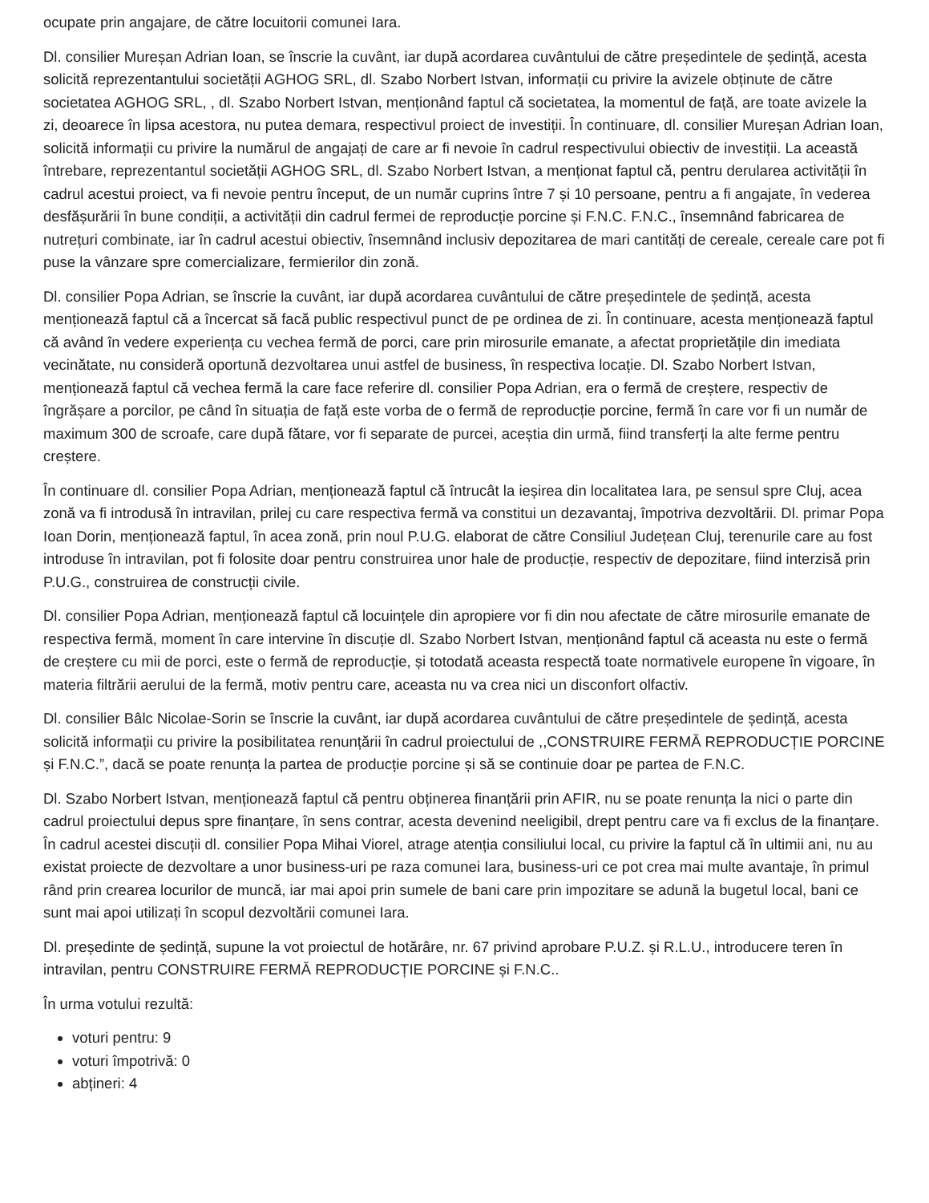ocupate prin angajare, de către locuitorii comunei Iara.
Dl. consilier Mureșan Adrian Ioan, se înscrie la cuvânt, iar după acordarea cuvântului de către președintele de ședință, acesta solicită reprezentantului societății AGHOG SRL, dl. Szabo Norbert Istvan, informații cu privire la avizele obținute de către societatea AGHOG SRL, , dl. Szabo Norbert Istvan, menționând faptul că societatea, la momentul de față, are toate avizele la zi, deoarece în lipsa acestora, nu putea demara, respectivul proiect de investiții. În continuare, dl. consilier Mureșan Adrian Ioan, solicită informații cu privire la numărul de angajați de care ar fi nevoie în cadrul respectivului obiectiv de investiții. La această întrebare, reprezentantul societății AGHOG SRL, dl. Szabo Norbert Istvan, a menționat faptul că, pentru derularea activității în cadrul acestui proiect, va fi nevoie pentru început, de un număr cuprins între 7 și 10 persoane, pentru a fi angajate, în vederea desfășurării în bune condiții, a activității din cadrul fermei de reproducție porcine și F.N.C. F.N.C., însemnând fabricarea de nutrețuri combinate, iar în cadrul acestui obiectiv, însemnând inclusiv depozitarea de mari cantități de cereale, cereale care pot fi puse la vânzare spre comercializare, fermierilor din zonă.
Dl. consilier Popa Adrian, se înscrie la cuvânt, iar după acordarea cuvântului de către președintele de ședință, acesta menționează faptul că a încercat să facă public respectivul punct de pe ordinea de zi. În continuare, acesta menționează faptul că având în vedere experiența cu vechea fermă de porci, care prin mirosurile emanate, a afectat proprietățile din imediata vecinătate, nu consideră oportună dezvoltarea unui astfel de business, în respectiva locație. Dl. Szabo Norbert Istvan, menționează faptul că vechea fermă la care face referire dl. consilier Popa Adrian, era o fermă de creștere, respectiv de îngrășare a porcilor, pe când în situația de față este vorba de o fermă de reproducție porcine, fermă în care vor fi un număr de maximum 300 de scroafe, care după fătare, vor fi separate de purcei, aceștia din urmă, fiind transferți la alte ferme pentru creștere.
În continuare dl. consilier Popa Adrian, menționează faptul că întrucât la ieșirea din localitatea Iara, pe sensul spre Cluj, acea zonă va fi introdusă în intravilan, prilej cu care respectiva fermă va constitui un dezavantaj, împotriva dezvoltării. Dl. primar Popa Ioan Dorin, menționează faptul, în acea zonă, prin noul P.U.G. elaborat de către Consiliul Județean Cluj, terenurile care au fost introduse în intravilan, pot fi folosite doar pentru construirea unor hale de producție, respectiv de depozitare, fiind interzisă prin P.U.G., construirea de construcții civile.
Dl. consilier Popa Adrian, menționează faptul că locuințele din apropiere vor fi din nou afectate de către mirosurile emanate de respectiva fermă, moment în care intervine în discuție dl. Szabo Norbert Istvan, menționând faptul că aceasta nu este o fermă de creștere cu mii de porci, este o fermă de reproducție, și totodată aceasta respectă toate normativele europene în vigoare, în materia filtrării aerului de la fermă, motiv pentru care, aceasta nu va crea nici un disconfort olfactiv.
Dl. consilier Bâlc Nicolae-Sorin se înscrie la cuvânt, iar după acordarea cuvântului de către președintele de ședință, acesta solicită informații cu privire la posibilitatea renunțării în cadrul proiectului de ,,CONSTRUIRE FERMĂ REPRODUCȚIE PORCINE și F.N.C.”, dacă se poate renunța la partea de producție porcine și să se continuie doar pe partea de F.N.C.
Dl. Szabo Norbert Istvan, menționează faptul că pentru obținerea finanțării prin AFIR, nu se poate renunța la nici o parte din cadrul proiectului depus spre finanțare, în sens contrar, acesta devenind neeligibil, drept pentru care va fi exclus de la finanțare. În cadrul acestei discuții dl. consilier Popa Mihai Viorel, atrage atenția consiliului local, cu privire la faptul că în ultimii ani, nu au existat proiecte de dezvoltare a unor business-uri pe raza comunei Iara, business-uri ce pot crea mai multe avantaje, în primul rând prin crearea locurilor de muncă, iar mai apoi prin sumele de bani care prin impozitare se adună la bugetul local, bani ce sunt mai apoi utilizați în scopul dezvoltării comunei Iara.
Dl. președinte de ședință, supune la vot proiectul de hotărâre, nr. 67 privind aprobare P.U.Z. și R.L.U., introducere teren în intravilan, pentru CONSTRUIRE FERMĂ REPRODUCȚIE PORCINE și F.N.C..
În urma votului rezultă:
voturi pentru: 9
voturi împotrivă: 0
abțineri: 4